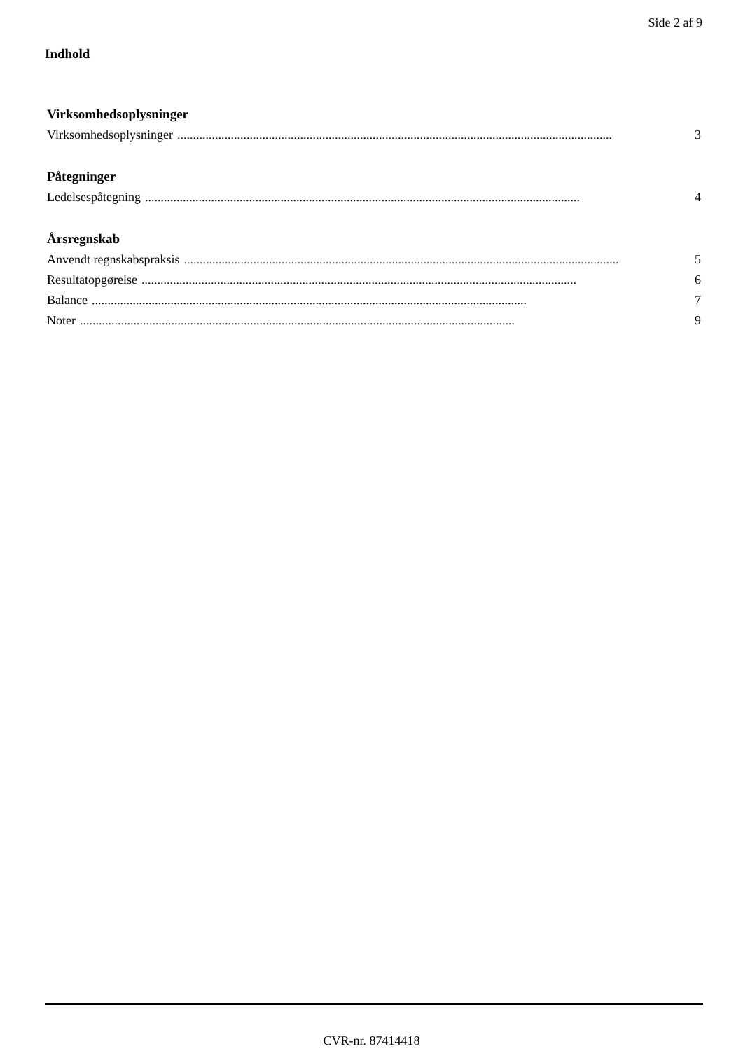Side 2 af 9
Indhold
Virksomhedsoplysninger
Virksomhedsoplysninger.......................................................................................................................................... 3
Påtegninger
Ledelsespåtegning.......................................................................................................................................... 4
Årsregnskab
Anvendt regnskabspraksis.......................................................................................................................................... 5
Resultatopgørelse.......................................................................................................................................... 6
Balance.......................................................................................................................................... 7
Noter.......................................................................................................................................... 9
CVR-nr. 87414418